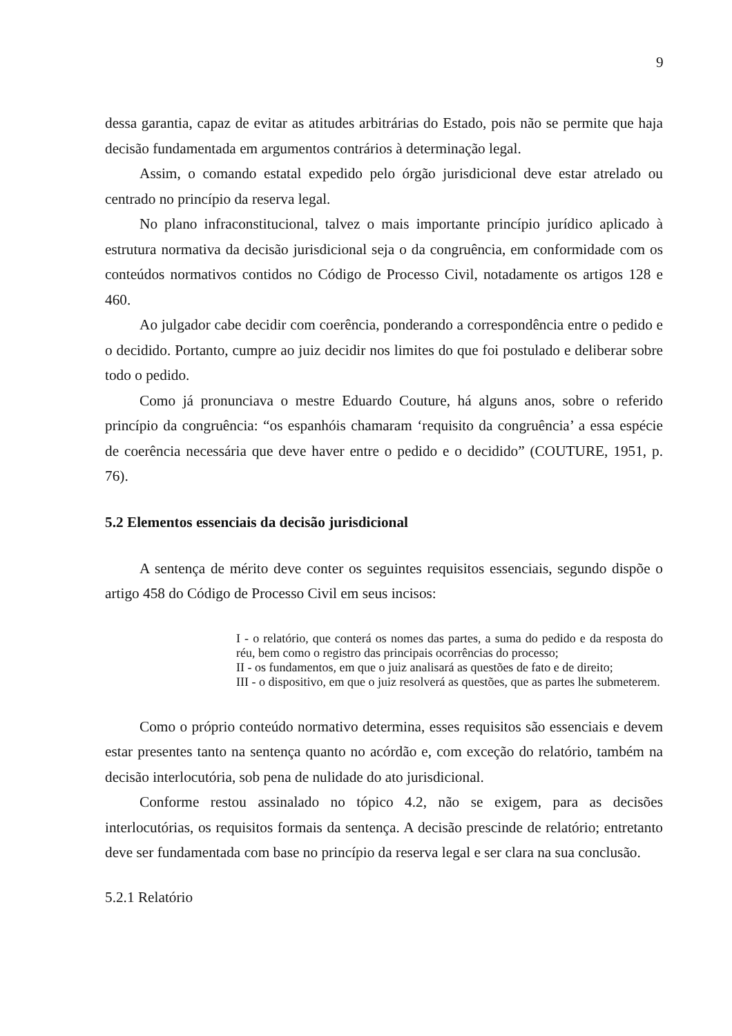9
dessa garantia, capaz de evitar as atitudes arbitrárias do Estado, pois não se permite que haja decisão fundamentada em argumentos contrários à determinação legal.
Assim, o comando estatal expedido pelo órgão jurisdicional deve estar atrelado ou centrado no princípio da reserva legal.
No plano infraconstitucional, talvez o mais importante princípio jurídico aplicado à estrutura normativa da decisão jurisdicional seja o da congruência, em conformidade com os conteúdos normativos contidos no Código de Processo Civil, notadamente os artigos 128 e 460.
Ao julgador cabe decidir com coerência, ponderando a correspondência entre o pedido e o decidido. Portanto, cumpre ao juiz decidir nos limites do que foi postulado e deliberar sobre todo o pedido.
Como já pronunciava o mestre Eduardo Couture, há alguns anos, sobre o referido princípio da congruência: “os espanhóis chamaram ‘requisito da congruência’ a essa espécie de coerência necessária que deve haver entre o pedido e o decidido” (COUTURE, 1951, p. 76).
5.2 Elementos essenciais da decisão jurisdicional
A sentença de mérito deve conter os seguintes requisitos essenciais, segundo dispõe o artigo 458 do Código de Processo Civil em seus incisos:
I - o relatório, que conterá os nomes das partes, a suma do pedido e da resposta do réu, bem como o registro das principais ocorrências do processo;
II - os fundamentos, em que o juiz analisará as questões de fato e de direito;
III - o dispositivo, em que o juiz resolverá as questões, que as partes lhe submeterem.
Como o próprio conteúdo normativo determina, esses requisitos são essenciais e devem estar presentes tanto na sentença quanto no acórdão e, com exceção do relatório, também na decisão interlocutória, sob pena de nulidade do ato jurisdicional.
Conforme restou assinalado no tópico 4.2, não se exigem, para as decisões interlocutórias, os requisitos formais da sentença. A decisão prescinde de relatório; entretanto deve ser fundamentada com base no princípio da reserva legal e ser clara na sua conclusão.
5.2.1 Relatório